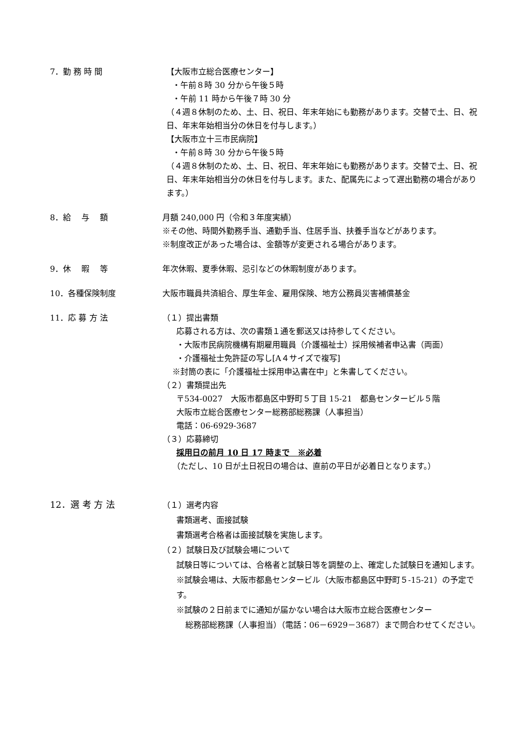7．勤 務 時 間 【大阪市立総合医療センター】
・午前８時 30 分から午後５時
・午前 11 時から午後７時 30 分
（４週８休制のため、土、日、祝日、年末年始にも勤務があります。交替で土、日、祝日、年末年始相当分の休日を付与します。）
【大阪市立十三市民病院】
・午前８時 30 分から午後５時
（４週８休制のため、土、日、祝日、年末年始にも勤務があります。交替で土、日、祝日、年末年始相当分の休日を付与します。また、配属先によって遅出勤務の場合があります。）
8．給　 与　 額 月額 240,000 円（令和３年度実績）
※その他、時間外勤務手当、通勤手当、住居手当、扶養手当などがあります。
※制度改正があった場合は、金額等が変更される場合があります。
9．休　 暇　 等 年次休暇、夏季休暇、忌引などの休暇制度があります。
10．各種保険制度 大阪市職員共済組合、厚生年金、雇用保険、地方公務員災害補償基金
11．応 募 方 法 （１）提出書類
応募される方は、次の書類１通を郵送又は持参してください。
・大阪市民病院機構有期雇用職員（介護福祉士）採用候補者申込書（両面）
・介護福祉士免許証の写し[A４サイズで複写]
※封筒の表に「介護福祉士採用申込書在中」と朱書してください。
（２）書類提出先
〒534-0027　大阪市都島区中野町５丁目 15-21　都島センタービル５階
大阪市立総合医療センター総務部総務課（人事担当）
電話：06-6929-3687
（３）応募締切
採用日の前月 10 日 17 時まで　※必着
（ただし、10 日が土日祝日の場合は、直前の平日が必着日となります。）
12．選 考 方 法
（１）選考内容
書類選考、面接試験
書類選考合格者は面接試験を実施します。
（２）試験日及び試験会場について
試験日等については、合格者と試験日等を調整の上、確定した試験日を通知します。
※試験会場は、大阪市都島センタービル（大阪市都島区中野町５-15-21）の予定です。
※試験の２日前までに通知が届かない場合は大阪市立総合医療センター
総務部総務課（人事担当）（電話：06－6929－3687）まで問合わせてください。